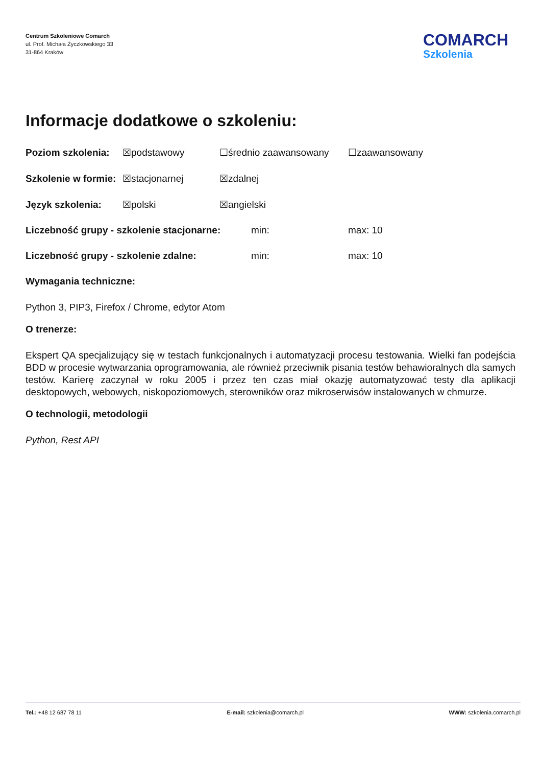Centrum Szkoleniowe Comarch
ul. Prof. Michała Życzkowskiego 33
31-864 Kraków
COMARCH
Szkolenia
Informacje dodatkowe o szkoleniu:
Poziom szkolenia: ☒podstawowy ☐średnio zaawansowany ☐zaawansowany
Szkolenie w formie: ☒stacjonarnej ☒zdalnej
Język szkolenia: ☒polski ☒angielski
Liczebność grupy - szkolenie stacjonarne: min: max: 10
Liczebność grupy - szkolenie zdalne: min: max: 10
Wymagania techniczne:
Python 3, PIP3, Firefox / Chrome, edytor Atom
O trenerze:
Ekspert QA specjalizujący się w testach funkcjonalnych i automatyzacji procesu testowania. Wielki fan podejścia BDD w procesie wytwarzania oprogramowania, ale również przeciwnik pisania testów behawioralnych dla samych testów. Karierę zaczynał w roku 2005 i przez ten czas miał okazję automatyzować testy dla aplikacji desktopowych, webowych, niskopoziomowych, sterowników oraz mikroserwisów instalowanych w chmurze.
O technologii, metodologii
Python, Rest API
Tel.: +48 12 687 78 11 E-mail: szkolenia@comarch.pl WWW: szkolenia.comarch.pl